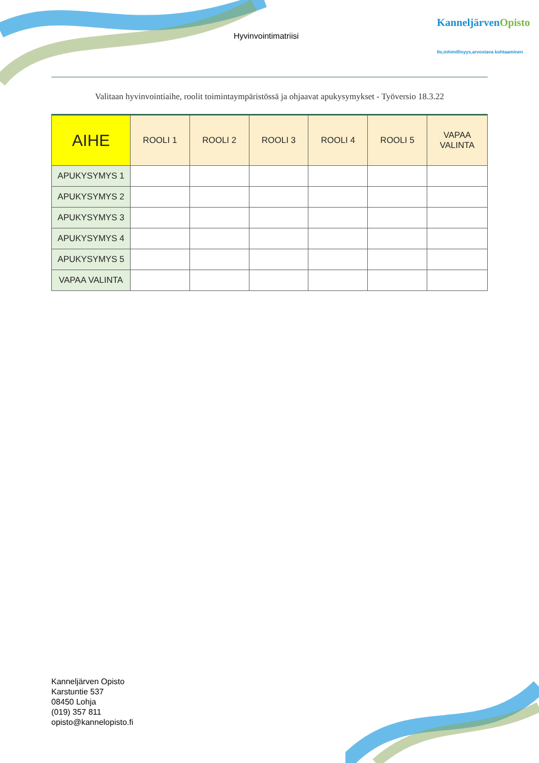Hyvinvointimatriisi
KanneljärvenOpisto
Ilo,inhimillisyys,arvostava kohtaaminen
Valitaan hyvinvointiaihe, roolit toimintaympäristössä ja ohjaavat apukysymykset - Työversio 18.3.22
| AIHE | ROOLI 1 | ROOLI 2 | ROOLI 3 | ROOLI 4 | ROOLI 5 | VAPAA VALINTA |
| --- | --- | --- | --- | --- | --- | --- |
| APUKYSYMYS 1 | | | | | | |
| APUKYSYMYS 2 | | | | | | |
| APUKYSYMYS 3 | | | | | | |
| APUKYSYMYS 4 | | | | | | |
| APUKYSYMYS 5 | | | | | | |
| VAPAA VALINTA | | | | | | |
Kanneljärven Opisto
Karstuntie 537
08450 Lohja
(019) 357 811
opisto@kannelopisto.fi